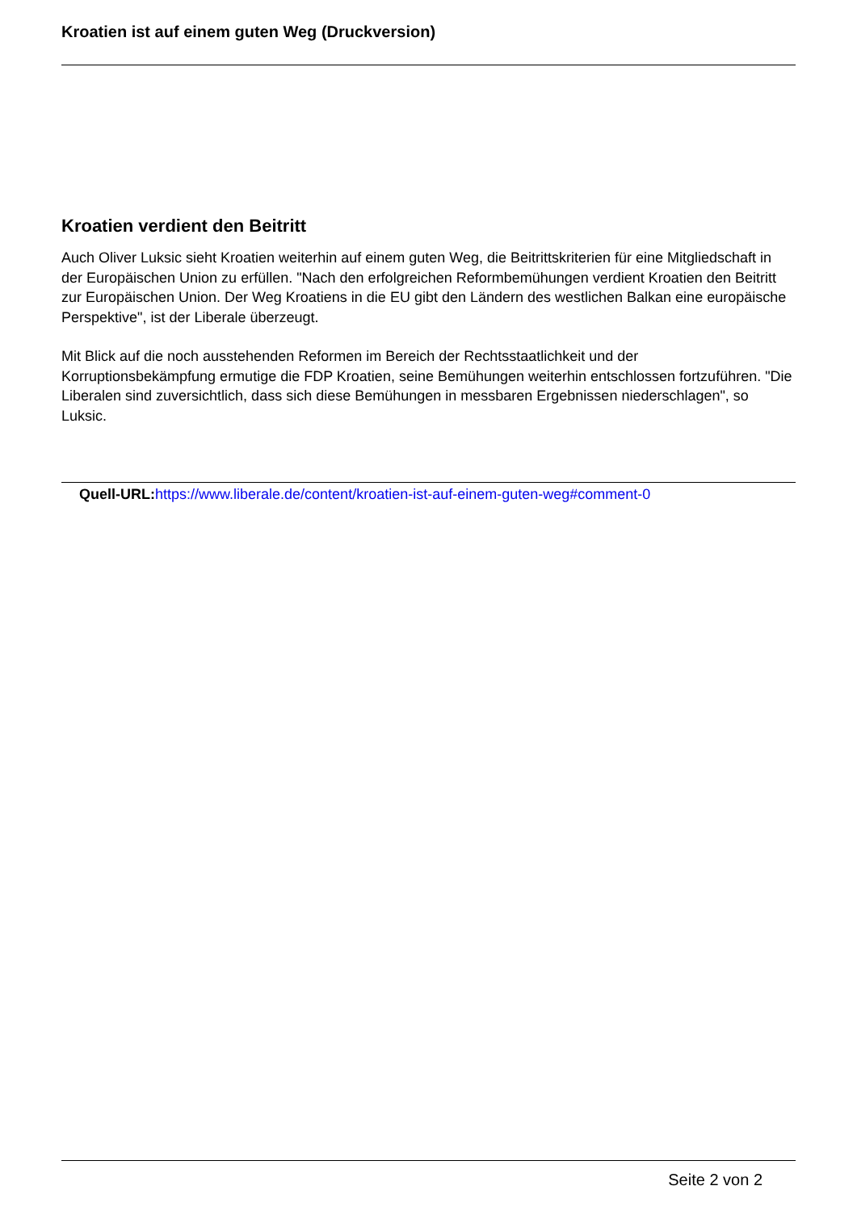Kroatien ist auf einem guten Weg (Druckversion)
Kroatien verdient den Beitritt
Auch Oliver Luksic sieht Kroatien weiterhin auf einem guten Weg, die Beitrittskriterien für eine Mitgliedschaft in der Europäischen Union zu erfüllen. "Nach den erfolgreichen Reformbemühungen verdient Kroatien den Beitritt zur Europäischen Union. Der Weg Kroatiens in die EU gibt den Ländern des westlichen Balkan eine europäische Perspektive", ist der Liberale überzeugt.
Mit Blick auf die noch ausstehenden Reformen im Bereich der Rechtsstaatlichkeit und der Korruptionsbekämpfung ermutige die FDP Kroatien, seine Bemühungen weiterhin entschlossen fortzuführen. "Die Liberalen sind zuversichtlich, dass sich diese Bemühungen in messbaren Ergebnissen niederschlagen", so Luksic.
Quell-URL: https://www.liberale.de/content/kroatien-ist-auf-einem-guten-weg#comment-0
Seite 2 von 2